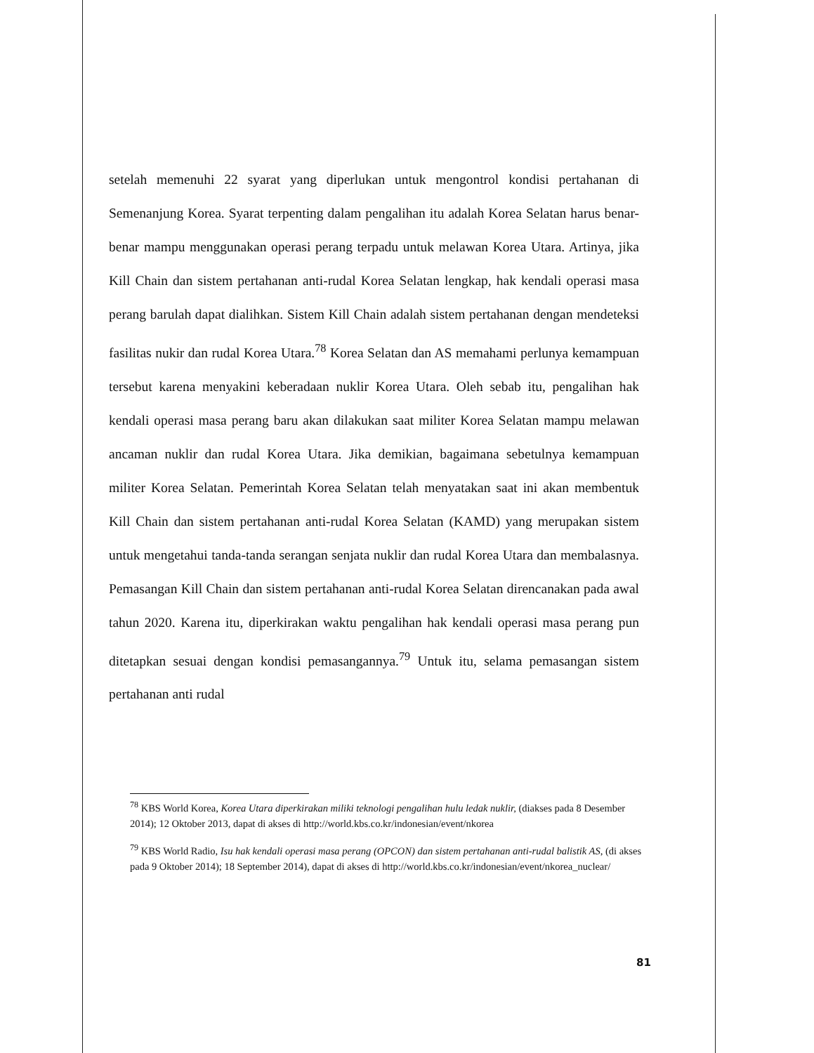setelah memenuhi 22 syarat yang diperlukan untuk mengontrol kondisi pertahanan di Semenanjung Korea. Syarat terpenting dalam pengalihan itu adalah Korea Selatan harus benar-benar mampu menggunakan operasi perang terpadu untuk melawan Korea Utara. Artinya, jika Kill Chain dan sistem pertahanan anti-rudal Korea Selatan lengkap, hak kendali operasi masa perang barulah dapat dialihkan. Sistem Kill Chain adalah sistem pertahanan dengan mendeteksi fasilitas nukir dan rudal Korea Utara.<sup>78</sup> Korea Selatan dan AS memahami perlunya kemampuan tersebut karena menyakini keberadaan nuklir Korea Utara. Oleh sebab itu, pengalihan hak kendali operasi masa perang baru akan dilakukan saat militer Korea Selatan mampu melawan ancaman nuklir dan rudal Korea Utara. Jika demikian, bagaimana sebetulnya kemampuan militer Korea Selatan. Pemerintah Korea Selatan telah menyatakan saat ini akan membentuk Kill Chain dan sistem pertahanan anti-rudal Korea Selatan (KAMD) yang merupakan sistem untuk mengetahui tanda-tanda serangan senjata nuklir dan rudal Korea Utara dan membalasnya. Pemasangan Kill Chain dan sistem pertahanan anti-rudal Korea Selatan direncanakan pada awal tahun 2020. Karena itu, diperkirakan waktu pengalihan hak kendali operasi masa perang pun ditetapkan sesuai dengan kondisi pemasangannya.<sup>79</sup> Untuk itu, selama pemasangan sistem pertahanan anti rudal
<sup>78</sup> KBS World Korea, Korea Utara diperkirakan miliki teknologi pengalihan hulu ledak nuklir, (diakses pada 8 Desember 2014); 12 Oktober 2013, dapat di akses di http://world.kbs.co.kr/indonesian/event/nkorea
<sup>79</sup> KBS World Radio, Isu hak kendali operasi masa perang (OPCON) dan sistem pertahanan anti-rudal balistik AS, (di akses pada 9 Oktober 2014); 18 September 2014), dapat di akses di http://world.kbs.co.kr/indonesian/event/nkorea_nuclear/
81